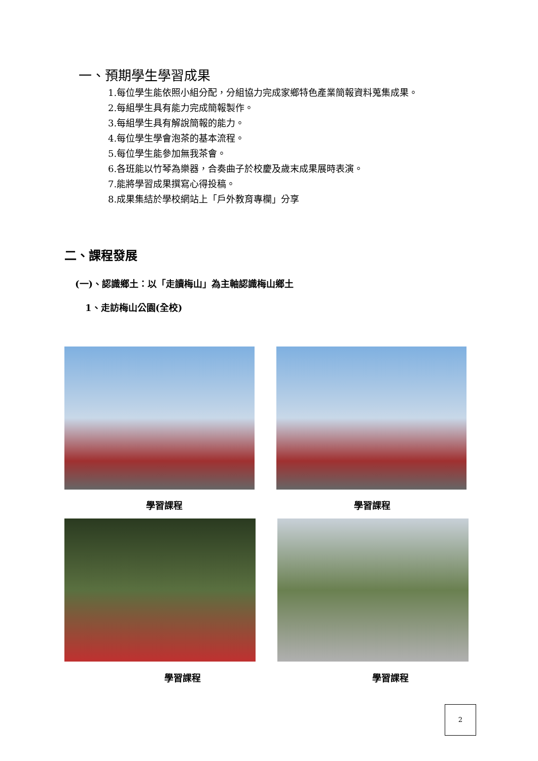一、預期學生學習成果
1.每位學生能依照小組分配，分組協力完成家鄉特色產業簡報資料蒐集成果。
2.每組學生具有能力完成簡報製作。
3.每組學生具有解說簡報的能力。
4.每位學生學會泡茶的基本流程。
5.每位學生能參加無我茶會。
6.各班能以竹琴為樂器，合奏曲子於校慶及歲末成果展時表演。
7.能將學習成果撰寫心得投稿。
8.成果集結於學校網站上「戶外教育專欄」分享
二、課程發展
(一)、認識鄉土：以「走讀梅山」為主軸認識梅山鄉土
1、走訪梅山公園(全校)
學習課程 學習課程
學習課程 學習課程
2